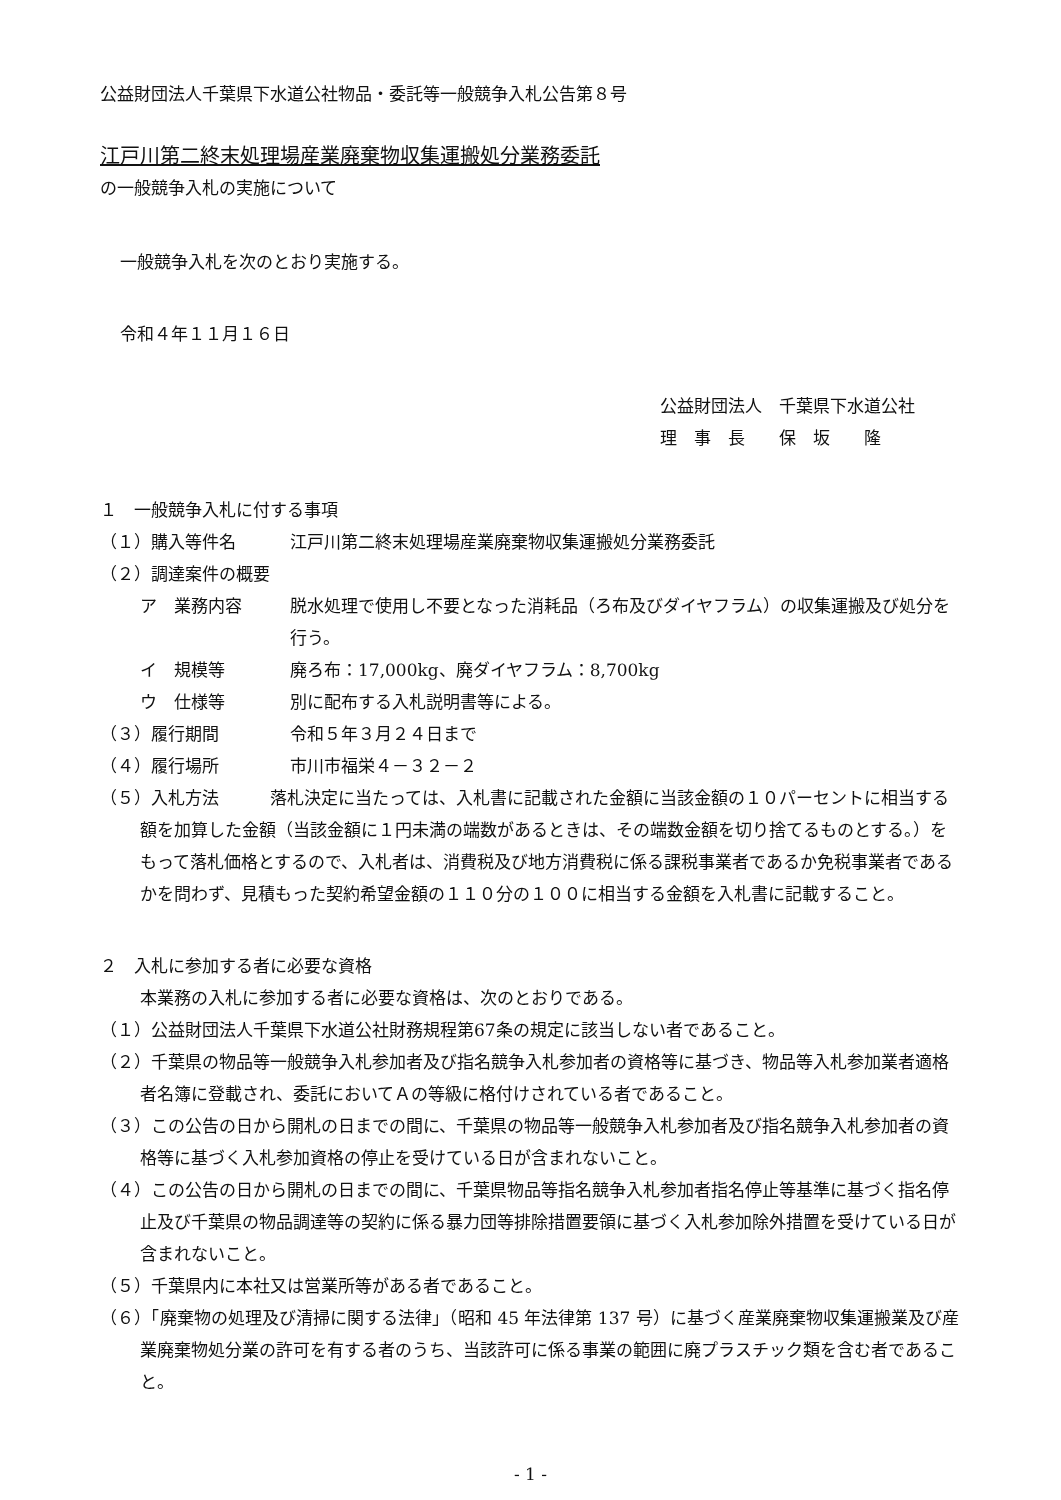公益財団法人千葉県下水道公社物品・委託等一般競争入札公告第８号
江戸川第二終末処理場産業廃棄物収集運搬処分業務委託
の一般競争入札の実施について
一般競争入札を次のとおり実施する。
令和４年１１月１６日
公益財団法人　千葉県下水道公社
理　事　長　　保　坂　　隆
１　一般競争入札に付する事項
（１）購入等件名 江戸川第二終末処理場産業廃棄物収集運搬処分業務委託
（２）調達案件の概要
ア　業務内容 脱水処理で使用し不要となった消耗品（ろ布及びダイヤフラム）の収集運搬及び処分を行う。
イ　規模等 廃ろ布：17,000kg、廃ダイヤフラム：8,700kg
ウ　仕様等 別に配布する入札説明書等による。
（３）履行期間 令和５年３月２４日まで
（４）履行場所 市川市福栄４－３２－２
（５）入札方法　　　落札決定に当たっては、入札書に記載された金額に当該金額の１０パーセントに相当する額を加算した金額（当該金額に１円未満の端数があるときは、その端数金額を切り捨てるものとする。）をもって落札価格とするので、入札者は、消費税及び地方消費税に係る課税事業者であるか免税事業者であるかを問わず、見積もった契約希望金額の１１０分の１００に相当する金額を入札書に記載すること。
２　入札に参加する者に必要な資格
本業務の入札に参加する者に必要な資格は、次のとおりである。
（１）公益財団法人千葉県下水道公社財務規程第67条の規定に該当しない者であること。
（２）千葉県の物品等一般競争入札参加者及び指名競争入札参加者の資格等に基づき、物品等入札参加業者適格者名簿に登載され、委託においてＡの等級に格付けされている者であること。
（３）この公告の日から開札の日までの間に、千葉県の物品等一般競争入札参加者及び指名競争入札参加者の資格等に基づく入札参加資格の停止を受けている日が含まれないこと。
（４）この公告の日から開札の日までの間に、千葉県物品等指名競争入札参加者指名停止等基準に基づく指名停止及び千葉県の物品調達等の契約に係る暴力団等排除措置要領に基づく入札参加除外措置を受けている日が含まれないこと。
（５）千葉県内に本社又は営業所等がある者であること。
（６）「廃棄物の処理及び清掃に関する法律」（昭和 45 年法律第 137 号）に基づく産業廃棄物収集運搬業及び産業廃棄物処分業の許可を有する者のうち、当該許可に係る事業の範囲に廃プラスチック類を含む者であること。
- 1 -